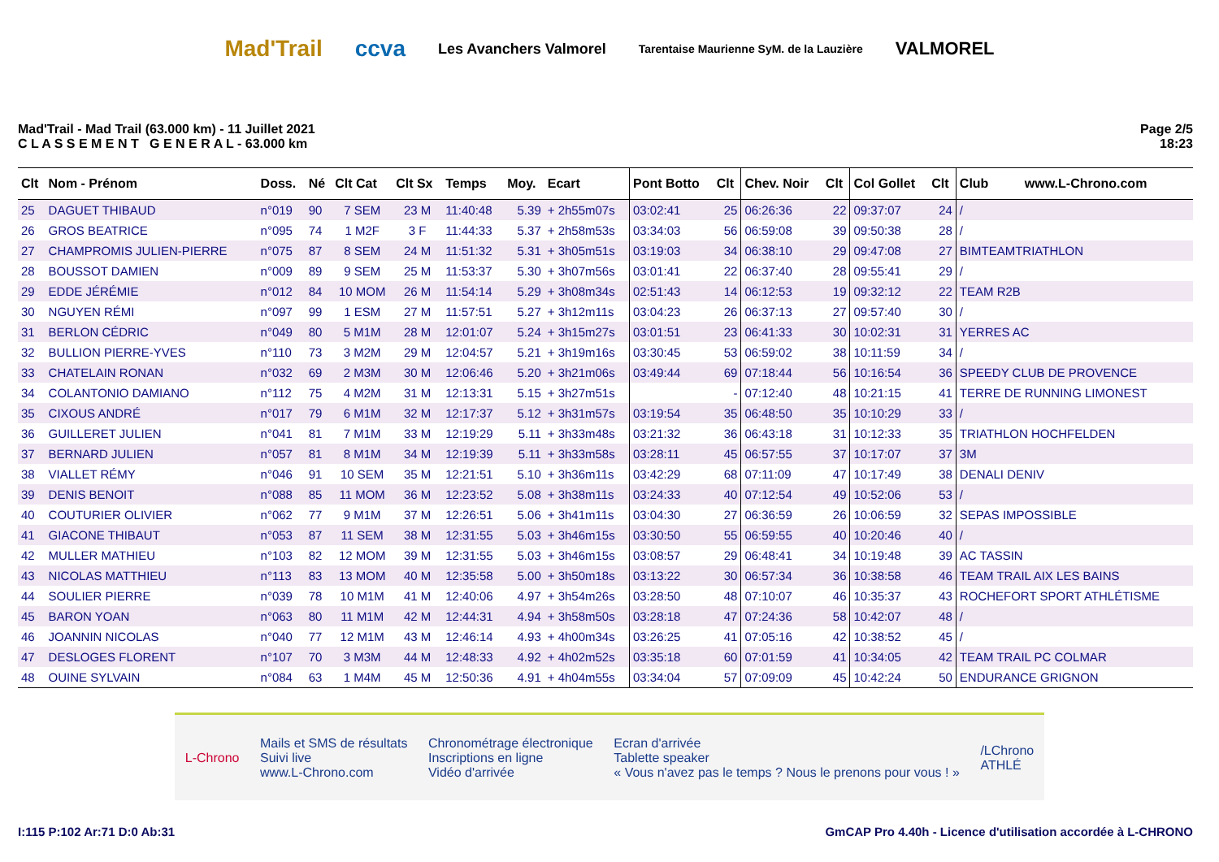Mad'Trail ccva Les Avanchers Valmorel Tarentaise Maurienne SyM. de la Lauzière VALMOREL
Mad'Trail - Mad Trail (63.000 km) - 11 Juillet 2021
C L A S S E M E N T G E N E R A L - 63.000 km
Page 2/5
18:23
| Clt | Nom - Prénom | Doss. | Né | Clt Cat | Clt Sx | Temps | Moy. | Ecart | Pont Botto | Clt | Chev. Noir | Clt | Col Gollet | Clt | Club www.L-Chrono.com |
| --- | --- | --- | --- | --- | --- | --- | --- | --- | --- | --- | --- | --- | --- | --- | --- |
| 25 | DAGUET THIBAUD | n°019 | 90 | 7 SEM | 23 M | 11:40:48 | 5.39 | + 2h55m07s | 03:02:41 | 25 | 06:26:36 | 22 | 09:37:07 | 24 | / |
| 26 | GROS BEATRICE | n°095 | 74 | 1 M2F | 3 F | 11:44:33 | 5.37 | + 2h58m53s | 03:34:03 | 56 | 06:59:08 | 39 | 09:50:38 | 28 | / |
| 27 | CHAMPROMIS JULIEN-PIERRE | n°075 | 87 | 8 SEM | 24 M | 11:51:32 | 5.31 | + 3h05m51s | 03:19:03 | 34 | 06:38:10 | 29 | 09:47:08 | 27 | BIMTEAMTRIATHLON |
| 28 | BOUSSOT DAMIEN | n°009 | 89 | 9 SEM | 25 M | 11:53:37 | 5.30 | + 3h07m56s | 03:01:41 | 22 | 06:37:40 | 28 | 09:55:41 | 29 | / |
| 29 | EDDE JÉRÉMIE | n°012 | 84 | 10 MOM | 26 M | 11:54:14 | 5.29 | + 3h08m34s | 02:51:43 | 14 | 06:12:53 | 19 | 09:32:12 | 22 | TEAM R2B |
| 30 | NGUYEN RÉMI | n°097 | 99 | 1 ESM | 27 M | 11:57:51 | 5.27 | + 3h12m11s | 03:04:23 | 26 | 06:37:13 | 27 | 09:57:40 | 30 | / |
| 31 | BERLON CÉDRIC | n°049 | 80 | 5 M1M | 28 M | 12:01:07 | 5.24 | + 3h15m27s | 03:01:51 | 23 | 06:41:33 | 30 | 10:02:31 | 31 | YERRES AC |
| 32 | BULLION PIERRE-YVES | n°110 | 73 | 3 M2M | 29 M | 12:04:57 | 5.21 | + 3h19m16s | 03:30:45 | 53 | 06:59:02 | 38 | 10:11:59 | 34 | / |
| 33 | CHATELAIN RONAN | n°032 | 69 | 2 M3M | 30 M | 12:06:46 | 5.20 | + 3h21m06s | 03:49:44 | 69 | 07:18:44 | 56 | 10:16:54 | 36 | SPEEDY CLUB DE PROVENCE |
| 34 | COLANTONIO DAMIANO | n°112 | 75 | 4 M2M | 31 M | 12:13:31 | 5.15 | + 3h27m51s | | - | 07:12:40 | 48 | 10:21:15 | 41 | TERRE DE RUNNING LIMONEST |
| 35 | CIXOUS ANDRÉ | n°017 | 79 | 6 M1M | 32 M | 12:17:37 | 5.12 | + 3h31m57s | 03:19:54 | 35 | 06:48:50 | 35 | 10:10:29 | 33 | / |
| 36 | GUILLERET JULIEN | n°041 | 81 | 7 M1M | 33 M | 12:19:29 | 5.11 | + 3h33m48s | 03:21:32 | 36 | 06:43:18 | 31 | 10:12:33 | 35 | TRIATHLON HOCHFELDEN |
| 37 | BERNARD JULIEN | n°057 | 81 | 8 M1M | 34 M | 12:19:39 | 5.11 | + 3h33m58s | 03:28:11 | 45 | 06:57:55 | 37 | 10:17:07 | 37 | 3M |
| 38 | VIALLET RÉMY | n°046 | 91 | 10 SEM | 35 M | 12:21:51 | 5.10 | + 3h36m11s | 03:42:29 | 68 | 07:11:09 | 47 | 10:17:49 | 38 | DENALI DENIV |
| 39 | DENIS BENOIT | n°088 | 85 | 11 MOM | 36 M | 12:23:52 | 5.08 | + 3h38m11s | 03:24:33 | 40 | 07:12:54 | 49 | 10:52:06 | 53 | / |
| 40 | COUTURIER OLIVIER | n°062 | 77 | 9 M1M | 37 M | 12:26:51 | 5.06 | + 3h41m11s | 03:04:30 | 27 | 06:36:59 | 26 | 10:06:59 | 32 | SEPAS IMPOSSIBLE |
| 41 | GIACONE THIBAUT | n°053 | 87 | 11 SEM | 38 M | 12:31:55 | 5.03 | + 3h46m15s | 03:30:50 | 55 | 06:59:55 | 40 | 10:20:46 | 40 | / |
| 42 | MULLER MATHIEU | n°103 | 82 | 12 MOM | 39 M | 12:31:55 | 5.03 | + 3h46m15s | 03:08:57 | 29 | 06:48:41 | 34 | 10:19:48 | 39 | AC TASSIN |
| 43 | NICOLAS MATTHIEU | n°113 | 83 | 13 MOM | 40 M | 12:35:58 | 5.00 | + 3h50m18s | 03:13:22 | 30 | 06:57:34 | 36 | 10:38:58 | 46 | TEAM TRAIL AIX LES BAINS |
| 44 | SOULIER PIERRE | n°039 | 78 | 10 M1M | 41 M | 12:40:06 | 4.97 | + 3h54m26s | 03:28:50 | 48 | 07:10:07 | 46 | 10:35:37 | 43 | ROCHEFORT SPORT ATHLÉTISME |
| 45 | BARON YOAN | n°063 | 80 | 11 M1M | 42 M | 12:44:31 | 4.94 | + 3h58m50s | 03:28:18 | 47 | 07:24:36 | 58 | 10:42:07 | 48 | / |
| 46 | JOANNIN NICOLAS | n°040 | 77 | 12 M1M | 43 M | 12:46:14 | 4.93 | + 4h00m34s | 03:26:25 | 41 | 07:05:16 | 42 | 10:38:52 | 45 | / |
| 47 | DESLOGES FLORENT | n°107 | 70 | 3 M3M | 44 M | 12:48:33 | 4.92 | + 4h02m52s | 03:35:18 | 60 | 07:01:59 | 41 | 10:34:05 | 42 | TEAM TRAIL PC COLMAR |
| 48 | OUINE SYLVAIN | n°084 | 63 | 1 M4M | 45 M | 12:50:36 | 4.91 | + 4h04m55s | 03:34:04 | 57 | 07:09:09 | 45 | 10:42:24 | 50 | ENDURANCE GRIGNON |
L-Chrono Mails et SMS de résultats
Suivi live
www.L-Chrono.com Chronométrage électronique
Inscriptions en ligne
Vidéo d'arrivée Ecran d'arrivée
Tablette speaker
« Vous n'avez pas le temps ? Nous le prenons pour vous ! » /LChrono
ATHLÉ
I:115 P:102 Ar:71 D:0 Ab:31 GmCAP Pro 4.40h - Licence d'utilisation accordée à L-CHRONO